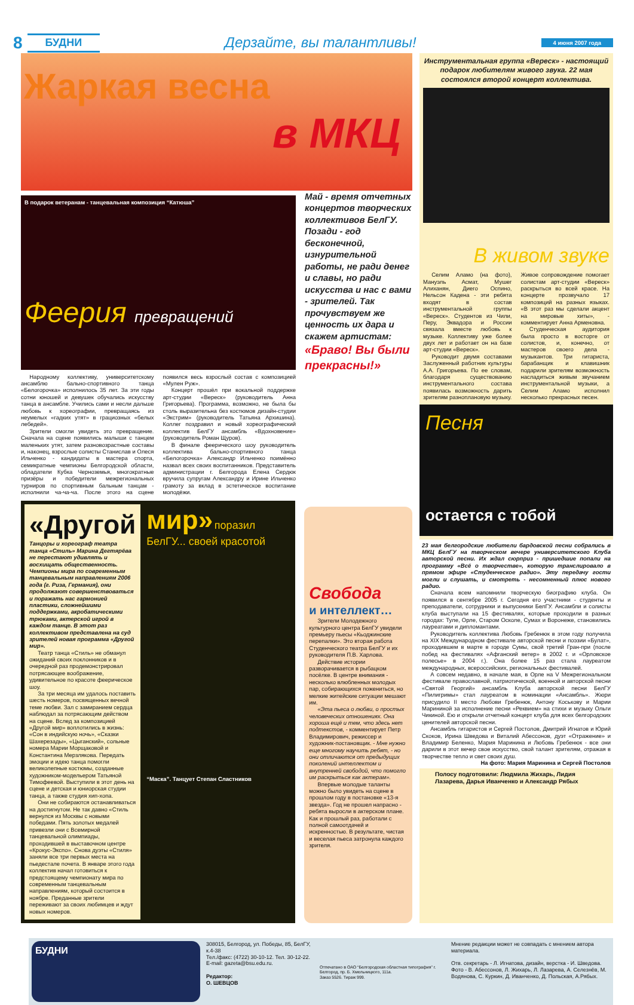8 БУДНИ Дерзайте, вы талантливы! 4 июня 2007 года
Жаркая весна
в МКЦ
В подарок ветеранам - танцевальная композиция “Катюша”
Феерия превращений
Народному коллективу, университетскому ансамблю бально-спортивного танца «Белогорочка» исполнилось 35 лет. За эти годы сотни юношей и девушек обучались искусству танца в ансамбле. Учились сами и несли дальше любовь к хореографии, превращаясь из неумелых «гадких утят» в грациозных «белых лебедей».
Зрители смогли увидеть это превращение. Сначала на сцене появились малыши с танцем маленьких утят, затем разновозрастные составы и, наконец, взрослые солисты Станислав и Олеся Ильченко - кандидаты в мастера спорта, семикратные чемпионы Белгородской области, обладатели Кубка Черноземья, многократные призёры и победители межрегиональных турниров по спортивным бальным танцам - исполнили ча-ча-ча. После этого на сцене появился весь взрослый состав с композицией «Мулен Руж».
Концерт прошёл при вокальной поддержке арт-студии «Вереск» (руководитель Анна Григорьева). Программа, возможно, не была бы столь выразительна без костюмов дизайн-студии «Экстрим» (руководитель Татьяна Архишина). Коллег поздравил и новый хореографический коллектив БелГУ ансамбль «Вдохновение» (руководитель Роман Щуров).
В финале феерического шоу руководитель коллектива бально-спортивного танца «Белогорочка» Александр Ильченко поимённо назвал всех своих воспитанников. Представитель администрации г. Белгорода Елена Сердюк вручила супругам Александру и Ирине Ильченко грамоту за вклад в эстетическое воспитание молодёжи.
Май - время отчетных концертов творческих коллективов БелГУ. Позади - год бесконечной, изнурительной работы, не ради денег и славы, но ради искусства и нас с вами - зрителей. Так прочувствуем же ценность их дара и скажем артистам:
«Браво! Вы были прекрасны!»
«Другой
Танцоры и хореограф театра танца «Стиль» Марина Дегтярёва не перестают удивлять и восхищать общественность. Чемпионы мира по современным танцевальным направлениям 2006 года (г. Риза, Германия), они продолжают совершенствоваться и поражать нас гармонией пластики, сложнейшими поддержками, акробатическими трюками, актерской игрой в каждом танце. В этот раз коллективом представлена на суд зрителей новая программа «Другой мир».
Театр танца «Стиль» не обманул ожиданий своих поклонников и в очередной раз продемонстрировал потрясающее воображение, удивительное по красоте феерическое шоу.
За три месяца им удалось поставить шесть номеров, посвященных вечной теме любви. Зал с замиранием сердца наблюдал за потрясающим действом на сцене. Вслед за композицией «Другой мир» воплотились в жизнь: «Сон в индийскую ночь», «Сказки Шахерезады», «Цыганский», сольные номера Марии Морщаковой и Константина Мерзлякова. Передать эмоции и идею танца помогли великолепные костюмы, созданные художником-модельером Татьяной Тимофеевой. Выступили в этот день на сцене и детская и юниорская студии танца, а также студия хип-хопа.
Они не собираются останавливаться на достигнутом. Не так давно «Стиль вернулся из Москвы с новыми победами. Пять золотых медалей привезли они с Всемирной танцевальной олимпиады, проходившей в выставочном центре «Крокус-Экспо». Снова дуэты «Стиля» заняли все три первых места на пьедестале почета. В январе этого года коллектив начал готовиться к предстоящему чемпионату мира по современным танцевальным направлениям, который состоится в ноябре. Преданные зрители переживают за своих любимцев и ждут новых номеров.
мир» поразил БелГУ... своей красотой
“Маска”. Танцует Степан Сластников
Свобода
и интеллект…
Зрители Молодежного культурного центра БелГУ увидели премьеру пьесы «Кьоджинские перепалки». Это вторая работа Студенческого театра БелГУ и их руководителя П.В. Харлова.
Действие истории разворачивается в рыбацком посёлке. В центре внимания - несколько влюбленных молодых пар, собирающихся пожениться, но мелкие житейские ситуации мешают им.
«Эта пьеса о любви, о простых человеческих отношениях. Она хороша ещё и тем, что здесь нет подтекстов, - комментирует Петр Владимирович, режиссер и художник-постановщик. - Мне нужно еще многому научить ребят, - но они отличаются от предыдущих поколений интеллектом и внутренней свободой, что помогло им раскрыться как актерам».
Впервые молодые таланты можно было увидеть на сцене в прошлом году в постановке «13-я звезда». Год не прошел напрасно - ребята выросли в актерском плане. Как и прошлый раз, работали с полной самоотдачей и искренностью. В результате, чистая и веселая пьеса затронула каждого зрителя.
Инструментальная группа «Вереск» - настоящий подарок любителям живого звука. 22 мая состоялся второй концерт коллектива.
В живом звуке
Селим Аламо (на фото), Мануэль Асмат, Мушег Алиханян, Диего Оспино, Нельсон Кадена - эти ребята входят в состав инструментальной группы «Вереск». Студентов из Чили, Перу, Эквадора и России связала вместе любовь к музыке. Коллективу уже более двух лет и работает он на базе арт-студии «Вереск».
Руководит двумя составами Заслуженный работник культуры А.А. Григорьева. По ее словам, благодаря существованию инструментального состава появилась возможность дарить зрителям разноплановую музыку. Живое сопровождение помогает солистам арт-студии «Вереск» раскрыться во всей красе. На концерте прозвучало 17 композиций на разных языках. «В этот раз мы сделали акцент на мировые хиты», - комментирует Анна Армено­вна.
Студенческая аудитория была просто в восторге от солистов, и, конечно, от мастеров своего дела - музыкантов. Три гитариста, барабанщик и клавишник подарили зрителям возможность насладиться живым звучанием инструментальной музыки, а Селим Аламо исполнил несколько прекрасных песен.
Песня
остается с тобой
23 мая белгородские любители бардовской песни собрались в МКЦ БелГУ на творческом вечере университетского Клуба авторской песни. Их ждал сюрприз - пришедшие попали на программу «Всё о творчестве», которую транслировало в прямом эфире «Студенческое радио». Эту передачу гости могли и слушать, и смотреть - несомненный плюс нового радио.
Сначала всем напомнили творческую биографию клуба. Он появился в сентябре 2005 г. Сегодня его участники - студенты и преподаватели, сотрудники и выпускники БелГУ. Ансамбли и солисты клуба выступали на 15 фестивалях, которые проходили в разных городах: Туле, Орле, Старом Осколе, Сумах и Воронеже, становились лауреатами и дипломантами.
Руководитель коллектива Любовь Гребенюк в этом году получила на XIX Международном фестивале авторской песни и поэзии «Булат», проходившем в марте в городе Сумы, свой третий Гран-при (после побед на фестивалях «Афганский ветер» в 2002 г. и «Орловское полесье» в 2004 г.). Она более 15 раз стала лауреатом международных, всероссийских, региональных фестивалей.
А совсем недавно, в начале мая, в Орле на V Межрегиональном фестивале православной, патриотической, военной и авторской песни «Святой Георгий» ансамбль Клуба авторской песни БелГУ «Пилигримы» стал лауреатом в номинации «Ансамбль». Жюри присудило II место Любови Гребенюк, Антону Коськову и Марии Марининой за исполнение песни «Реквием» на стихи и музыку Ольги Чикиной. Ею и открыли отчетный концерт клуба для всех белгородских ценителей авторской песни.
Ансамбль гитаристов и Сергей Постолов, Дмитрий Игнатов и Юрий Скоков, Ирина Шведова и Виталий Абессонов, дуэт «Отражение» и Владимир Беленко, Мария Маринина и Любовь Гребенюк - все они дарили в этот вечер свое искусство, свой талант зрителям, отражая в творчестве тепло и свет своих душ.
На фото: Мария Маринина и Сергей Постолов
Полосу подготовили: Людмила Жихарь, Лидия Лазарева, Дарья Иванченко и Александр Рябых
БУДНИ
308015, Белгород, ул. Победы, 85, БелГУ, к.4-38
Тел./факс: (4722) 30-10-12. Тел. 30-12-22.
E-mail: gazeta@bsu.edu.ru.
Редактор:
О. ШЕВЦОВ
Отпечатано в ОАО “Белгородская областная типография” г. Белгород, пр. Б. Хмельницкого, 111а.
Заказ 5526. Тираж 999.
Мнение редакции может не совпадать с мнением автора материала.
Отв. секретарь - Л. Игнатова, дизайн, верстка - И. Шведова. Фото - В. Абессонов, Л. Жихарь, Л. Лазарева, А. Селезнёв, М. Водянова, С. Куркин, Д. Иванченко, Д. Польская, А.Рябых.